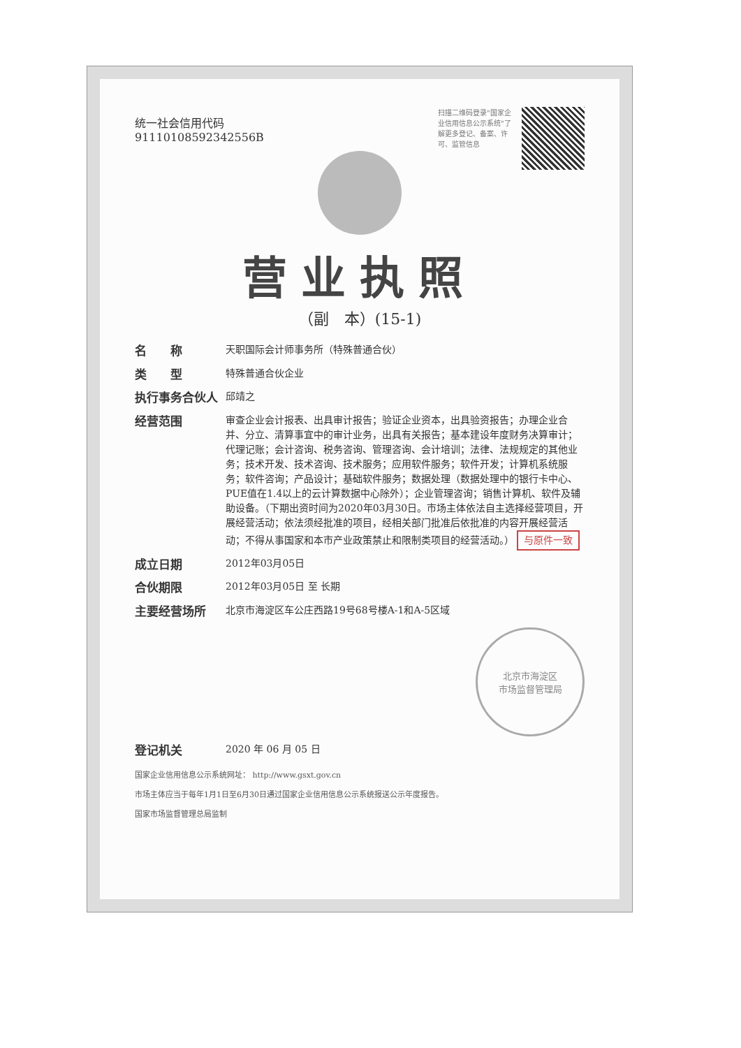扫描二维码登录"国家企业信用信息公示系统"了解更多登记、备案、许可、监管信息
统一社会信用代码
91110108592342556B
营业执照
（副　本）(15-1)
名　　称 天职国际会计师事务所（特殊普通合伙）
类　　型 特殊普通合伙企业
执行事务合伙人 邱靖之
经营范围 审查企业会计报表、出具审计报告；验证企业资本，出具验资报告；办理企业合并、分立、清算事宜中的审计业务，出具有关报告；基本建设年度财务决算审计；代理记账；会计咨询、税务咨询、管理咨询、会计培训；法律、法规规定的其他业务；技术开发、技术咨询、技术服务；应用软件服务；软件开发；计算机系统服务；软件咨询；产品设计；基础软件服务；数据处理（数据处理中的银行卡中心、PUE值在1.4以上的云计算数据中心除外）；企业管理咨询；销售计算机、软件及辅助设备。（下期出资时间为2020年03月30日。市场主体依法自主选择经营项目，开展经营活动；依法须经批准的项目，经相关部门批准后依批准的内容开展经营活动；不得从事国家和本市产业政策禁止和限制类项目的经营活动。） 与原件一致
成立日期 2012年03月05日
合伙期限 2012年03月05日 至 长期
主要经营场所 北京市海淀区车公庄西路19号68号楼A-1和A-5区域
北京市海淀区
市场监督管理局
登记机关 2020 年 06 月 05 日
国家企业信用信息公示系统网址： http://www.gsxt.gov.cn
市场主体应当于每年1月1日至6月30日通过国家企业信用信息公示系统报送公示年度报告。
国家市场监督管理总局监制